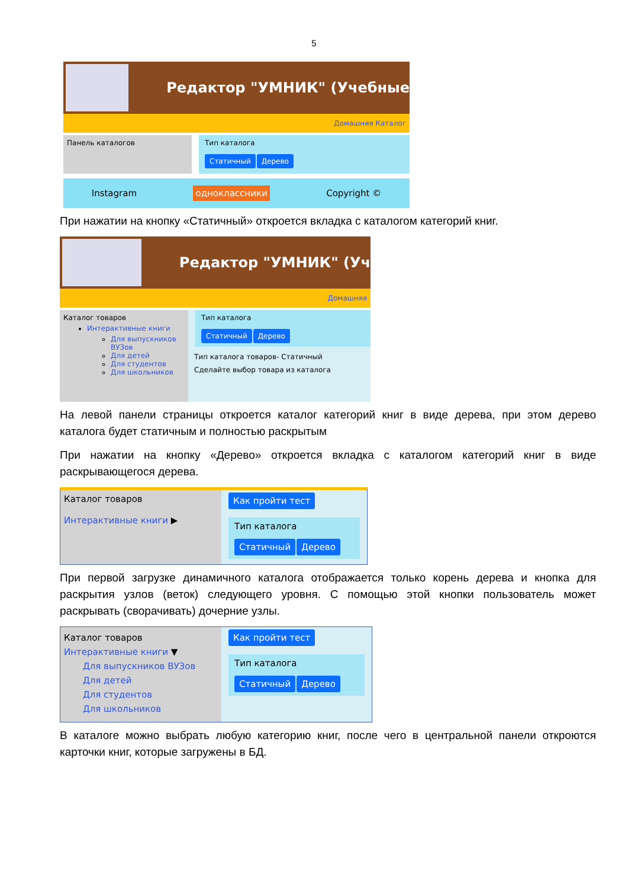5
Редактор "УМНИК" (Учебные
Домашняя Каталог
Панель каталогов Тип каталога
Статичный Дерево
Instagram одноклассники Copyright ©
При нажатии на кнопку «Статичный» откроется вкладка с каталогом категорий книг.
Редактор "УМНИК" (Уч
Домашняя
Каталог товаров
Интерактивные книги
Для выпускников ВУЗов
Для детей
Для студентов
Для школьников
Тип каталога
Статичный Дерево
Тип каталога товаров- Статичный
Сделайте выбор товара из каталога
На левой панели страницы откроется каталог категорий книг в виде дерева, при этом дерево каталога будет статичным и полностью раскрытым
При нажатии на кнопку «Дерево» откроется вкладка с каталогом категорий книг в виде раскрывающегося дерева.
Каталог товаров
Интерактивные книги ▶
Как пройти тест
Тип каталога
Статичный Дерево
При первой загрузке динамичного каталога отображается только корень дерева и кнопка для раскрытия узлов (веток) следующего уровня. С помощью этой кнопки пользователь может раскрывать (сворачивать) дочерние узлы.
Каталог товаров
Интерактивные книги ▼
Для выпускников ВУЗов
Для детей
Для студентов
Для школьников
Как пройти тест
Тип каталога
Статичный Дерево
В каталоге можно выбрать любую категорию книг, после чего в центральной панели откроются карточки книг, которые загружены в БД.